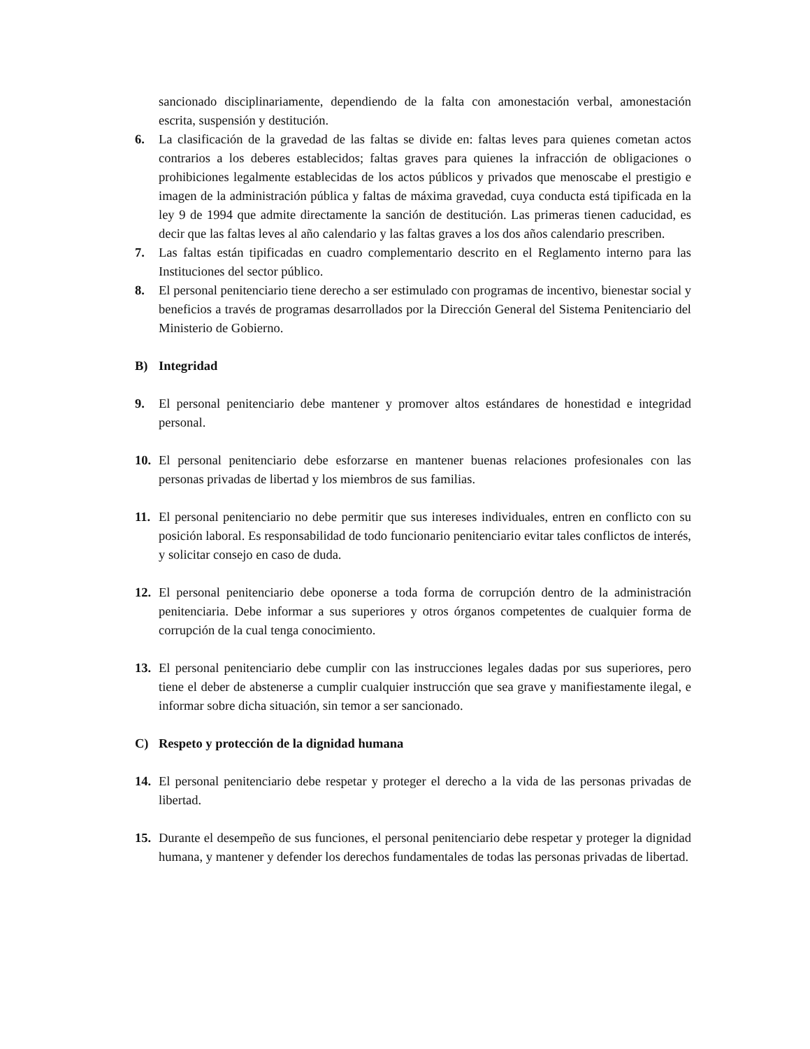sancionado disciplinariamente, dependiendo de la falta con amonestación verbal, amonestación escrita, suspensión y destitución.
6. La clasificación de la gravedad de las faltas se divide en: faltas leves para quienes cometan actos contrarios a los deberes establecidos; faltas graves para quienes la infracción de obligaciones o prohibiciones legalmente establecidas de los actos públicos y privados que menoscabe el prestigio e imagen de la administración pública y faltas de máxima gravedad, cuya conducta está tipificada en la ley 9 de 1994 que admite directamente la sanción de destitución. Las primeras tienen caducidad, es decir que las faltas leves al año calendario y las faltas graves a los dos años calendario prescriben.
7. Las faltas están tipificadas en cuadro complementario descrito en el Reglamento interno para las Instituciones del sector público.
8. El personal penitenciario tiene derecho a ser estimulado con programas de incentivo, bienestar social y beneficios a través de programas desarrollados por la Dirección General del Sistema Penitenciario del Ministerio de Gobierno.
B) Integridad
9. El personal penitenciario debe mantener y promover altos estándares de honestidad e integridad personal.
10. El personal penitenciario debe esforzarse en mantener buenas relaciones profesionales con las personas privadas de libertad y los miembros de sus familias.
11. El personal penitenciario no debe permitir que sus intereses individuales, entren en conflicto con su posición laboral. Es responsabilidad de todo funcionario penitenciario evitar tales conflictos de interés, y solicitar consejo en caso de duda.
12. El personal penitenciario debe oponerse a toda forma de corrupción dentro de la administración penitenciaria. Debe informar a sus superiores y otros órganos competentes de cualquier forma de corrupción de la cual tenga conocimiento.
13. El personal penitenciario debe cumplir con las instrucciones legales dadas por sus superiores, pero tiene el deber de abstenerse a cumplir cualquier instrucción que sea grave y manifiestamente ilegal, e informar sobre dicha situación, sin temor a ser sancionado.
C) Respeto y protección de la dignidad humana
14. El personal penitenciario debe respetar y proteger el derecho a la vida de las personas privadas de libertad.
15. Durante el desempeño de sus funciones, el personal penitenciario debe respetar y proteger la dignidad humana, y mantener y defender los derechos fundamentales de todas las personas privadas de libertad.